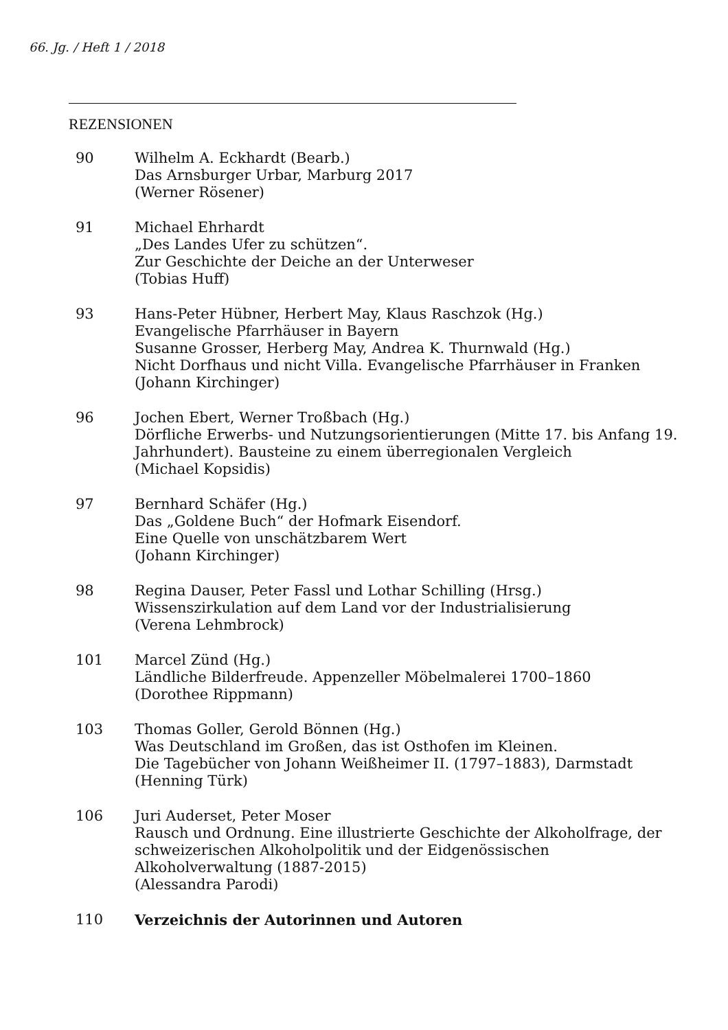66. Jg. / Heft 1 / 2018
REZENSIONEN
90 Wilhelm A. Eckhardt (Bearb.)
Das Arnsburger Urbar, Marburg 2017
(Werner Rösener)
91 Michael Ehrhardt
„Des Landes Ufer zu schützen“.
Zur Geschichte der Deiche an der Unterweser
(Tobias Huff)
93 Hans-Peter Hübner, Herbert May, Klaus Raschzok (Hg.)
Evangelische Pfarrhäuser in Bayern
Susanne Grosser, Herberg May, Andrea K. Thurnwald (Hg.)
Nicht Dorfhaus und nicht Villa. Evangelische Pfarrhäuser in Franken
(Johann Kirchinger)
96 Jochen Ebert, Werner Troßbach (Hg.)
Dörfliche Erwerbs- und Nutzungsorientierungen (Mitte 17. bis Anfang 19. Jahrhundert). Bausteine zu einem überregionalen Vergleich
(Michael Kopsidis)
97 Bernhard Schäfer (Hg.)
Das „Goldene Buch“ der Hofmark Eisendorf.
Eine Quelle von unschätzbarem Wert
(Johann Kirchinger)
98 Regina Dauser, Peter Fassl und Lothar Schilling (Hrsg.)
Wissenszirkulation auf dem Land vor der Industrialisierung
(Verena Lehmbrock)
101 Marcel Zünd (Hg.)
Ländliche Bilderfreude. Appenzeller Möbelmalerei 1700–1860
(Dorothee Rippmann)
103 Thomas Goller, Gerold Bönnen (Hg.)
Was Deutschland im Großen, das ist Osthofen im Kleinen.
Die Tagebücher von Johann Weißheimer II. (1797–1883), Darmstadt
(Henning Türk)
106 Juri Auderset, Peter Moser
Rausch und Ordnung. Eine illustrierte Geschichte der Alkoholfrage, der schweizerischen Alkoholpolitik und der Eidgenössischen Alkoholverwaltung (1887-2015)
(Alessandra Parodi)
110 Verzeichnis der Autorinnen und Autoren